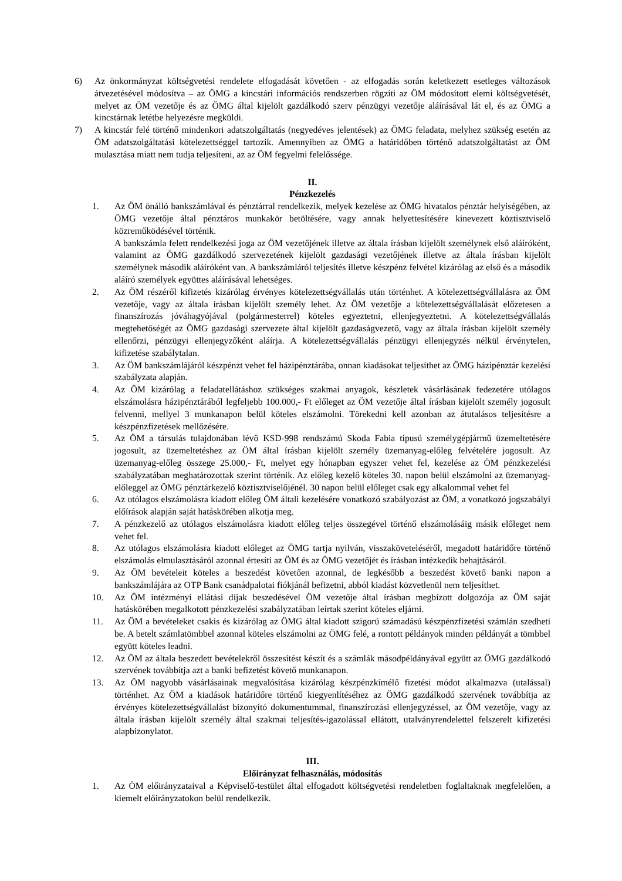6) Az önkormányzat költségvetési rendelete elfogadását követően - az elfogadás során keletkezett esetleges változások átvezetésével módosítva – az ÖMG a kincstári információs rendszerben rögzíti az ÖM módosított elemi költségvetését, melyet az ÖM vezetője és az ÖMG által kijelölt gazdálkodó szerv pénzügyi vezetője aláírásával lát el, és az ÖMG a kincstárnak letétbe helyezésre megküldi.
7) A kincstár felé történő mindenkori adatszolgáltatás (negyedéves jelentések) az ÖMG feladata, melyhez szükség esetén az ÖM adatszolgáltatási kötelezettséggel tartozik. Amennyiben az ÖMG a határidőben történő adatszolgáltatást az ÖM mulasztása miatt nem tudja teljesíteni, az az ÖM fegyelmi felelőssége.
II.
Pénzkezelés
1. Az ÖM önálló bankszámlával és pénztárral rendelkezik, melyek kezelése az ÖMG hivatalos pénztár helyiségében, az ÖMG vezetője által pénztáros munkakör betöltésére, vagy annak helyettesítésére kinevezett köztisztviselő közreműködésével történik.
A bankszámla felett rendelkezési joga az ÖM vezetőjének illetve az általa írásban kijelölt személynek első aláíróként, valamint az ÖMG gazdálkodó szervezetének kijelölt gazdasági vezetőjének illetve az általa írásban kijelölt személynek második aláíróként van. A bankszámláról teljesítés illetve készpénz felvétel kizárólag az első és a második aláíró személyek együttes aláírásával lehetséges.
2. Az ÖM részéről kifizetés kizárólag érvényes kötelezettségvállalás után történhet. A kötelezettségvállalásra az ÖM vezetője, vagy az általa írásban kijelölt személy lehet. Az ÖM vezetője a kötelezettségvállalását előzetesen a finanszírozás jóváhagyójával (polgármesterrel) köteles egyeztetni, ellenjegyeztetni. A kötelezettségvállalás megtehetőségét az ÖMG gazdasági szervezete által kijelölt gazdaságvezető, vagy az általa írásban kijelölt személy ellenőrzi, pénzügyi ellenjegyzőként aláírja. A kötelezettségvállalás pénzügyi ellenjegyzés nélkül érvénytelen, kifizetése szabálytalan.
3. Az ÖM bankszámlájáról készpénzt vehet fel házipénztárába, onnan kiadásokat teljesíthet az ÖMG házipénztár kezelési szabályzata alapján.
4. Az ÖM kizárólag a feladatellátáshoz szükséges szakmai anyagok, készletek vásárlásának fedezetére utólagos elszámolásra házipénztárából legfeljebb 100.000,- Ft előleget az ÖM vezetője által írásban kijelölt személy jogosult felvenni, mellyel 3 munkanapon belül köteles elszámolni. Törekedni kell azonban az átutalásos teljesítésre a készpénzfizetések mellőzésére.
5. Az ÖM a társulás tulajdonában lévő KSD-998 rendszámú Skoda Fabia típusú személygépjármű üzemeltetésére jogosult, az üzemeltetéshez az ÖM által írásban kijelölt személy üzemanyag-előleg felvételére jogosult. Az üzemanyag-előleg összege 25.000,- Ft, melyet egy hónapban egyszer vehet fel, kezelése az ÖM pénzkezelési szabályzatában meghatározottak szerint történik. Az előleg kezelő köteles 30. napon belül elszámolni az üzemanyag-előleggel az ÖMG pénztárkezelő köztisztviselőjénél. 30 napon belül előleget csak egy alkalommal vehet fel
6. Az utólagos elszámolásra kiadott előleg ÖM általi kezelésére vonatkozó szabályozást az ÖM, a vonatkozó jogszabályi előírások alapján saját hatáskörében alkotja meg.
7. A pénzkezelő az utólagos elszámolásra kiadott előleg teljes összegével történő elszámolásáig másik előleget nem vehet fel.
8. Az utólagos elszámolásra kiadott előleget az ÖMG tartja nyilván, visszaköveteléséről, megadott határidőre történő elszámolás elmulasztásáról azonnal értesíti az ÖM és az ÖMG vezetőjét és írásban intézkedik behajtásáról.
9. Az ÖM bevételeit köteles a beszedést követően azonnal, de legkésőbb a beszedést követő banki napon a bankszámlájára az OTP Bank csanádpalotai fiókjánál befizetni, abból kiadást közvetlenül nem teljesíthet.
10. Az ÖM intézményi ellátási díjak beszedésével ÖM vezetője által írásban megbízott dolgozója az ÖM saját hatáskörében megalkotott pénzkezelési szabályzatában leírtak szerint köteles eljárni.
11. Az ÖM a bevételeket csakis és kizárólag az ÖMG által kiadott szigorú számadású készpénzfizetési számlán szedheti be. A betelt számlatömbbel azonnal köteles elszámolni az ÖMG felé, a rontott példányok minden példányát a tömbbel együtt köteles leadni.
12. Az ÖM az általa beszedett bevételekről összesítést készít és a számlák másodpéldányával együtt az ÖMG gazdálkodó szervének továbbítja azt a banki befizetést követő munkanapon.
13. Az ÖM nagyobb vásárlásainak megvalósítása kizárólag készpénzkímélő fizetési módot alkalmazva (utalással) történhet. Az ÖM a kiadások határidőre történő kiegyenlítéséhez az ÖMG gazdálkodó szervének továbbítja az érvényes kötelezettségvállalást bizonyító dokumentummal, finanszírozási ellenjegyzéssel, az ÖM vezetője, vagy az általa írásban kijelölt személy által szakmai teljesítés-igazolással ellátott, utalványrendelettel felszerelt kifizetési alapbizonylatot.
III.
Előirányzat felhasználás, módosítás
1. Az ÖM előirányzataival a Képviselő-testület által elfogadott költségvetési rendeletben foglaltaknak megfelelően, a kiemelt előirányzatokon belül rendelkezik.